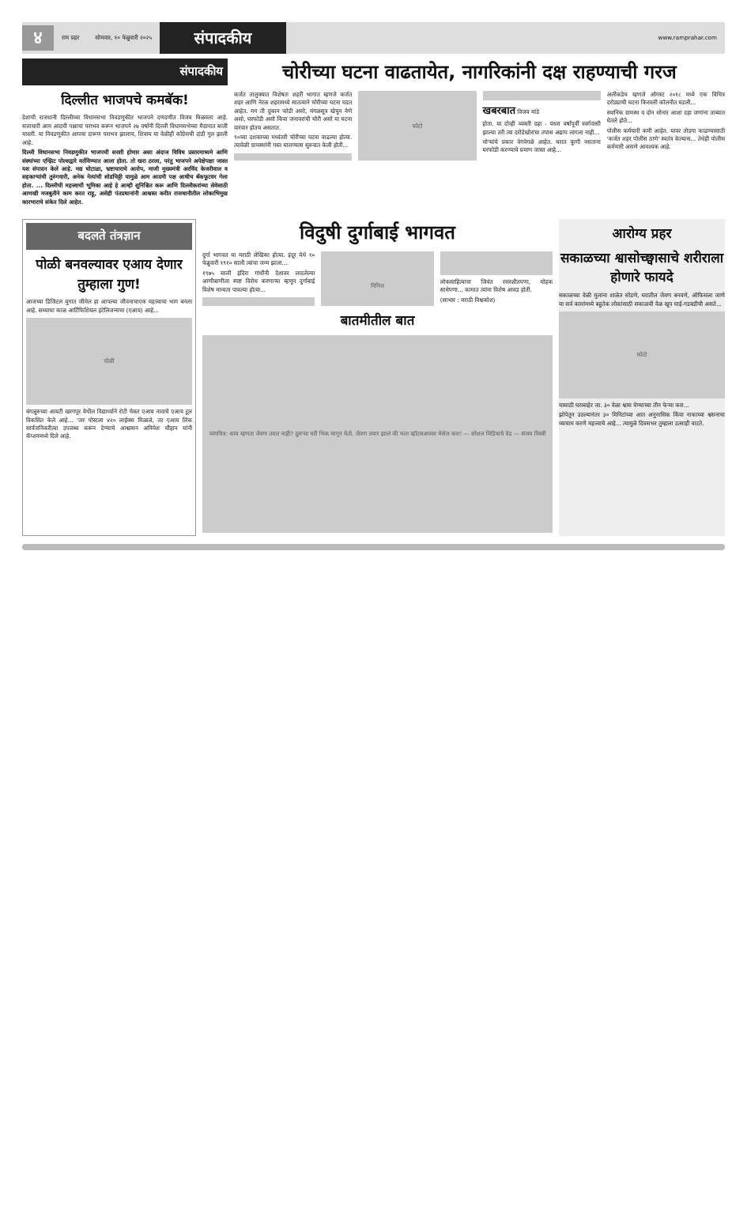४
राम प्रहर सोमवार, १० फेब्रुवारी २०२५
संपादकीय
www.ramprahar.com
संपादकीय
दिल्लीत भाजपचे कमबॅक!
देशाची राजधानी दिल्लीच्या विधानसभा निवडणुकीत भाजपने दणदणीत विजय मिळवला आहे. सत्ताधारी आम आदमी पक्षाचा पराभव करून भाजपने २७ वर्षांनी दिल्ली विधानसभेच्या मैदानात बाजी मारली. या निवडणुकीत आपचा दारूण पराभव झालाच, शिवाय या वेळीही काँग्रेसची दांडी गूल झाली आहे.
दिल्ली विधानसभा निवडणुकीत भाजपची सरशी होणार असा अंदाज विविध प्रसारमाध्यमे आणि संस्थांच्या एग्झिट पोल्सद्वारे वर्तविण्यात आला होता. तो खरा ठरला, परंतु भाजपने अपेक्षेपक्षा जास्त यश संपादन केले आहे. मद्य घोटाळा, भ्रष्टाचाराचे आरोप, माजी मुख्यमंत्री अरविंद केजरीवाल व सहकाऱ्यांची तुरुंगवारी, अनेक नेत्यांची सोडचिठ्ठी यामुळे आम आदमी पक्ष आधीच बॅकफूटवर गेला होता. ... दिल्लीची महत्त्वाची भूमिका आहे हे आम्ही सुनिश्चित करू आणि दिल्लीकरांच्या सेवेसाठी आणखी मजबुतीने काम करत राहू, असेही पंतप्रधानांनी आश्वस्त करीत राजधानीतील लोकाभिमुख कारभाराचे संकेत दिले आहेत.
चोरीच्या घटना वाढतायेत, नागरिकांनी दक्ष राहण्याची गरज
कर्जत तालुक्यात विशेषतः शहरी भागात म्हणजे कर्जत शहर आणि नेरळ शहरामध्ये सातत्याने चोरीच्या घटना घडत आहेत. मग ती दुकान फोडी असो, मंगळसूत्र खेचून नेणे असो, घरफोडी असो किंवा जनावरांची चोरी असो या घटना वारंवार होतच असतात.
९०च्या दशकाच्या मध्यंतरी चोरीच्या घटना वाढल्या होत्या. त्यावेळी ग्रामस्थांनी गस्त घालण्यास सुरुवात केली होती...
फोटो
खबरबात विजय मांडे
होता. या दोन्ही व्यक्ती दहा - पंधरा वर्षांपूर्वी स्वर्गवासी झाल्या तरी त्या दरोडेखोरांचा तपास अद्याप लागला नाही...
चोऱ्यांचे प्रकार वेगवेगळे आहेत. घरात कुणी नसताना घरफोडी करण्याचे प्रमाण जास्त आहे...
अलीकडेच म्हणजे ऑगस्ट २०१८ मध्ये एक विचित्र दरोड्याची घटना किरवली कॉलनीत घडली...
स्थानिक ग्रामस्थ व दोन सोनार आशा दहा जणांना ताब्यात घेतले होते...
पोलीस कर्मचारी कमी आहेत. यावर तोडगा काढण्यासाठी 'कर्जत शहर पोलीस ठाणे' स्वतंत्र केल्यास... तेथेही पोलीस कर्मचारी असणे आवश्यक आहे.
बदलते तंत्रज्ञान
पोळी बनवल्यावर एआय देणार तुम्हाला गुण!
आजच्या डिजिटल युगात जीमेल हा आपल्या जीवनाचाएक महत्त्वाचा भाग बनला आहे. सध्याचा काळ आर्टिफिशियल इंटेलिजन्सचा (एआय) आहे...
पोळी
बंगळूरुच्या आयटी खरगपूर येथील विद्यार्थ्याने रोटी चेकर एआय नावाचे एआय टूल विकसित केले आहे... 'जर पोस्टला ४२० लाईक्स मिळाले, तर एआय लिंक सार्वजनिकरीत्या उपलब्ध करून देण्याचे आश्वासन अनिमेश चौहान यांनी कॅप्शनमध्ये दिले आहे.
विदुषी दुर्गाबाई भागवत
दुर्गा भागवत या मराठी लेखिका होत्या. इंदूर येथे १० फेब्रुवारी १९१० साली त्यांचा जन्म झाला...
१९७५ साली इंदिरा गांधींनी देशावर लादलेल्या आणीबाणीला स्पष्ट विरोध करणाऱ्या म्हणून दुर्गाबाई विशेष मान्यता पावल्या होत्या...
निमित्त
लोकसाहित्याचा जिवंत रसरशीतपणा, मोहक साधेपणा... कामात त्यांना विशेष आवड होती.
(साभार : मराठी विश्वकोश)
बातमीतील बात
व्यंगचित्र: काय म्हणता जेवण तयार नाही? दुसऱ्या घरी भिक मागून येतो. जेवण तयार झालं की मला व्हॉटसअपवर मेसेज करा! — सोशल मिडियाचे वेड — संजय मिस्त्री
आरोग्य प्रहर
सकाळच्या श्वासोच्छ्वासाचे शरीराला होणारे फायदे
सकाळच्या वेळी मुलांना शाळेत सोडणे, घरातील जेवण बनवणे, ऑफिसला जाणे या सर्व कामांमध्ये बहुतेक लोकांसाठी सकाळची वेळ खूप घाई-गडबडीची असते...
फोटो
यासाठी घराबाहेर जा. ३० वेळा श्वास घेण्याच्या तीन फेऱ्या करा...
झोपेतून उठल्यानंतर ३० मिनिटांच्या आत अनुनासिक किंवा नाकाच्या श्वसनाचा व्यायाम करणे महत्त्वाचे आहे... त्यामुळे दिवसभर तुम्हाला उत्साही वाटते.